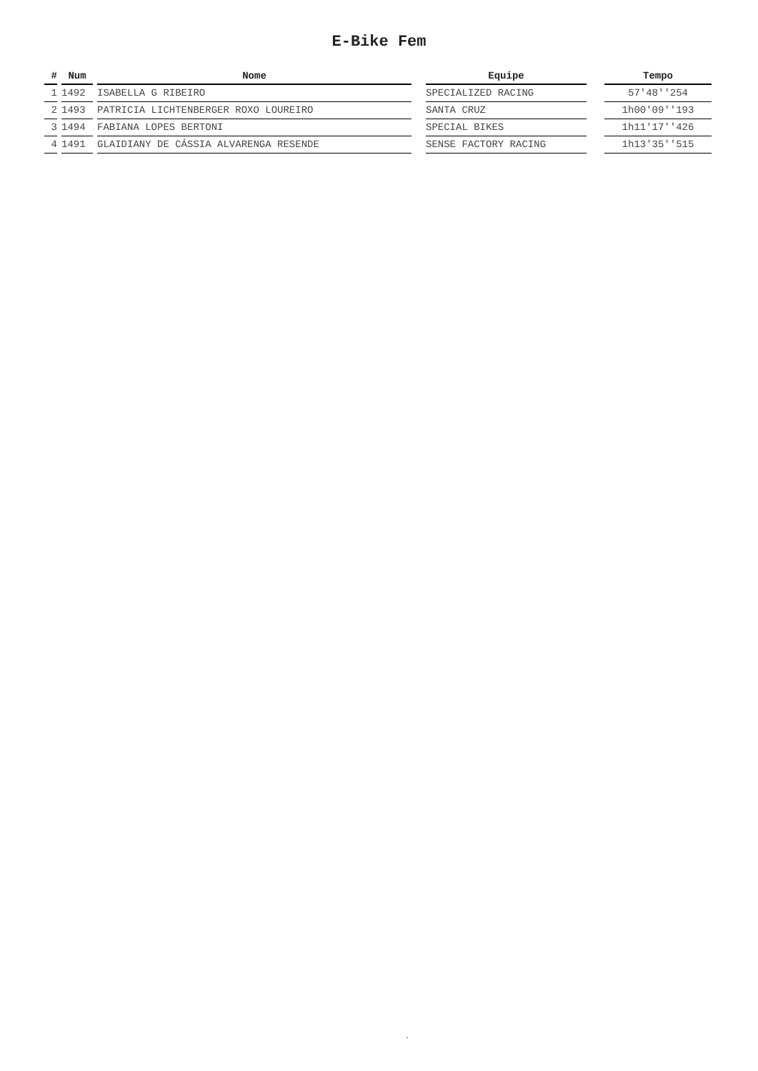E-Bike Fem
| # | | Num | | Nome | | Equipe | | Tempo |
| --- | --- | --- | --- | --- | --- | --- | --- | --- |
| 1 | | 1492 | | ISABELLA G RIBEIRO | | SPECIALIZED RACING | | 57'48''254 |
| 2 | | 1493 | | PATRICIA LICHTENBERGER ROXO LOUREIRO | | SANTA CRUZ | | 1h00'09''193 |
| 3 | | 1494 | | FABIANA LOPES BERTONI | | SPECIAL BIKES | | 1h11'17''426 |
| 4 | | 1491 | | GLAIDIANY DE CÁSSIA ALVARENGA RESENDE | | SENSE FACTORY RACING | | 1h13'35''515 |
.